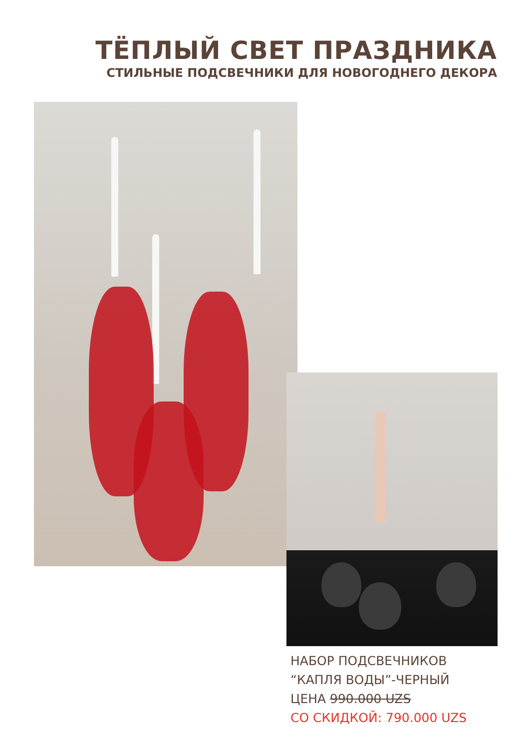ТЁПЛЫЙ СВЕТ ПРАЗДНИКА
СТИЛЬНЫЕ ПОДСВЕЧНИКИ ДЛЯ НОВОГОДНЕГО ДЕКОРА
НАБОР ПОДСВЕЧНИКОВ
“КАПЛЯ ВОДЫ”-ЧЕРНЫЙ
ЦЕНА 990.000 UZS
СО СКИДКОЙ: 790.000 UZS